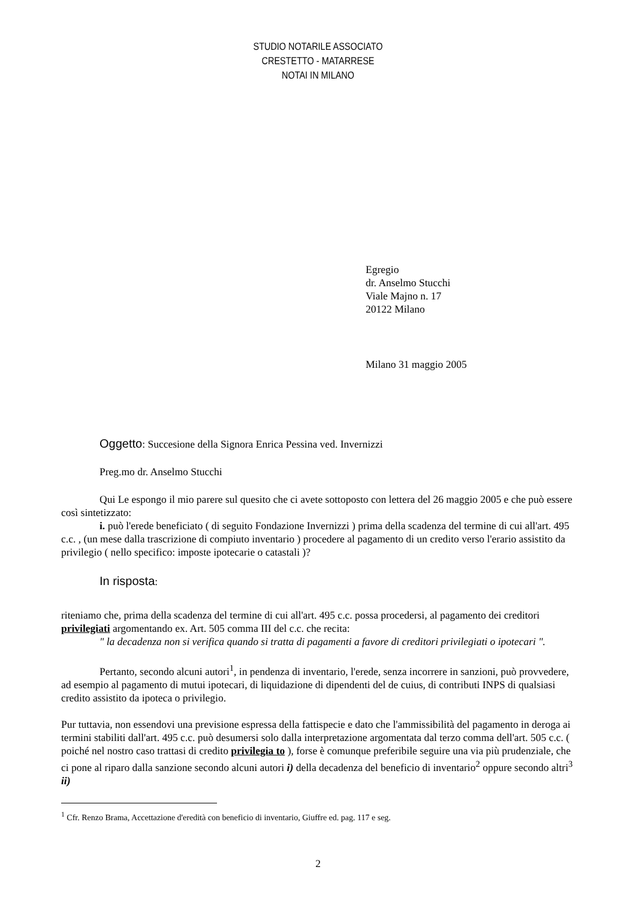STUDIO NOTARILE ASSOCIATO
CRESTETTO - MATARRESE
NOTAI IN MILANO
Egregio
dr. Anselmo Stucchi
Viale Majno n. 17
20122 Milano
Milano 31 maggio 2005
Oggetto: Succesione della Signora Enrica Pessina ved. Invernizzi
Preg.mo dr. Anselmo Stucchi
Qui Le espongo il mio parere sul quesito che ci avete sottoposto con lettera del 26 maggio 2005 e che può essere così sintetizzato:
i. può l'erede beneficiato ( di seguito Fondazione Invernizzi ) prima della scadenza del termine di cui all'art. 495 c.c. , (un mese dalla trascrizione di compiuto inventario ) procedere al pagamento di un credito verso l'erario assistito da privilegio ( nello specifico: imposte ipotecarie o catastali )?
In risposta:
riteniamo che, prima della scadenza del termine di cui all'art. 495 c.c. possa procedersi, al pagamento dei creditori privilegiati argomentando ex. Art. 505 comma III del c.c. che recita:
" la decadenza non si verifica quando si tratta di pagamenti a favore di creditori privilegiati o ipotecari ".
Pertanto, secondo alcuni autori<sup>1</sup>, in pendenza di inventario, l'erede, senza incorrere in sanzioni, può provvedere, ad esempio al pagamento di mutui ipotecari, di liquidazione di dipendenti del de cuius, di contributi INPS di qualsiasi credito assistito da ipoteca o privilegio.
Pur tuttavia, non essendovi una previsione espressa della fattispecie e dato che l'ammissibilità del pagamento in deroga ai termini stabiliti dall'art. 495 c.c. può desumersi solo dalla interpretazione argomentata dal terzo comma dell'art. 505 c.c. ( poiché nel nostro caso trattasi di credito privilegia to ), forse è comunque preferibile seguire una via più prudenziale, che ci pone al riparo dalla sanzione secondo alcuni autori i) della decadenza del beneficio di inventario<sup>2</sup> oppure secondo altri<sup>3</sup> ii)
<sup>1</sup> Cfr. Renzo Brama, Accettazione d'eredità con beneficio di inventario, Giuffre ed. pag. 117 e seg.
2